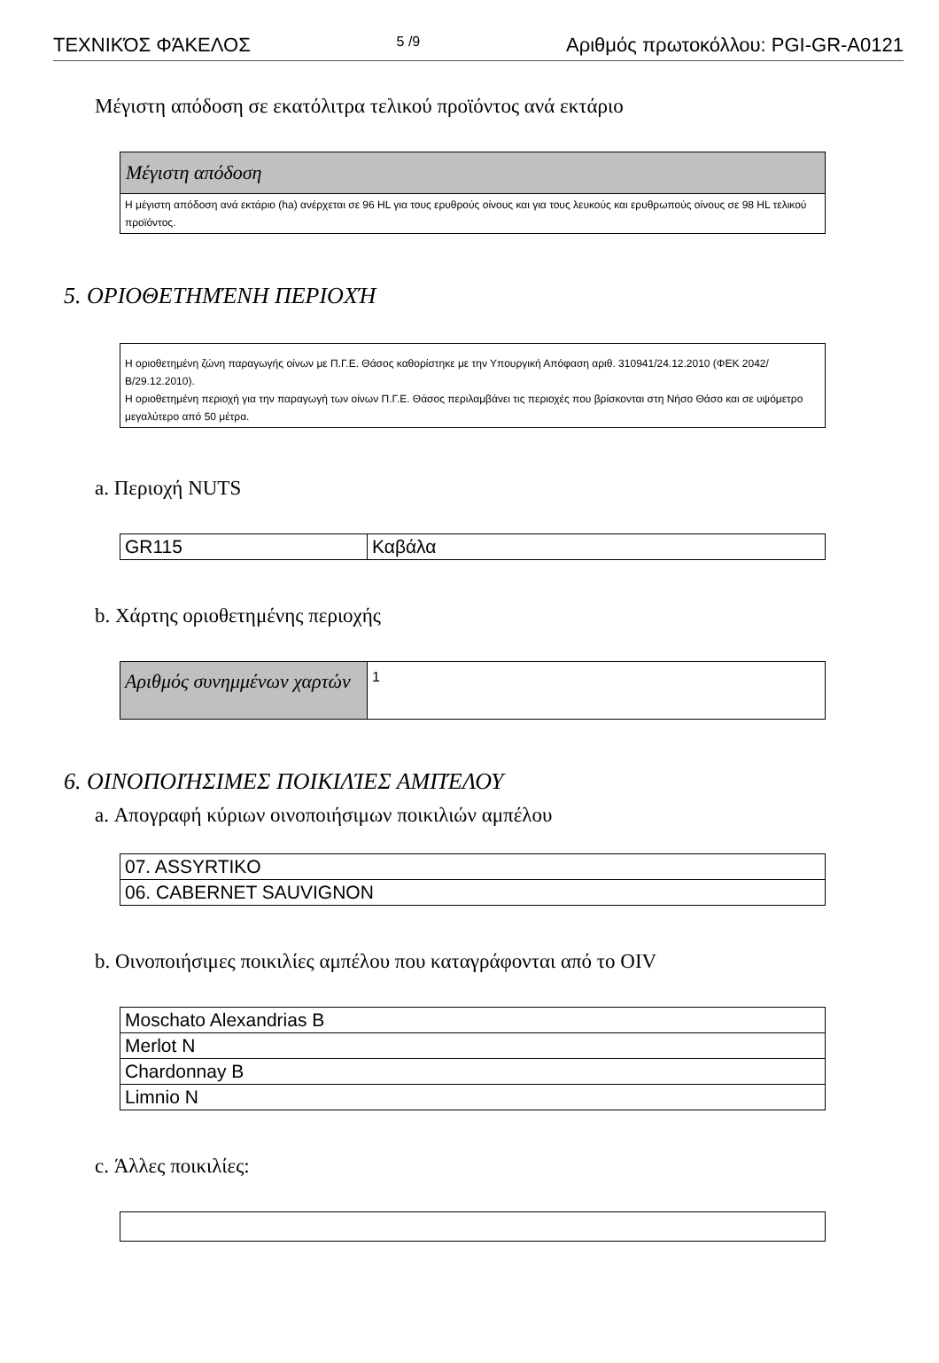ΤΕΧΝΙΚΌΣ ΦΆΚΕΛΟΣ 5 /9 Αριθμός πρωτοκόλλου: PGI-GR-A0121
Μέγιστη απόδοση σε εκατόλιτρα τελικού προϊόντος ανά εκτάριο
| Μέγιστη απόδοση |
| Η μέγιστη απόδοση ανά εκτάριο (ha) ανέρχεται σε 96 HL για τους ερυθρούς οίνους και για τους λευκούς και ερυθρωπούς οίνους σε 98 HL τελικού προϊόντος. |
5. ΟΡΙΟΘΕΤΗΜΈΝΗ ΠΕΡΙΟΧΉ
| Η οριοθετημένη ζώνη παραγωγής οίνων με Π.Γ.Ε. Θάσος καθορίστηκε με την Υπουργική Απόφαση αριθ. 310941/24.12.2010 (ΦΕΚ 2042/Β/29.12.2010). Η οριοθετημένη περιοχή για την παραγωγή των οίνων Π.Γ.Ε. Θάσος περιλαμβάνει τις περιοχές που βρίσκονται στη Νήσο Θάσο και σε υψόμετρο μεγαλύτερο από 50 μέτρα. |
a. Περιοχή NUTS
| GR115 | Καβάλα |
b. Χάρτης οριοθετημένης περιοχής
| Αριθμός συνημμένων χαρτών | 1 |
6. ΟΙΝΟΠΟΙΉΣΙΜΕΣ ΠΟΙΚΙΛΊΕΣ ΑΜΠΈΛΟΥ
a. Απογραφή κύριων οινοποιήσιμων ποικιλιών αμπέλου
| 07. ASSYRTIKO |
| 06. CABERNET SAUVIGNON |
b. Οινοποιήσιμες ποικιλίες αμπέλου που καταγράφονται από το OIV
| Moschato Alexandrias B |
| Merlot N |
| Chardonnay B |
| Limnio N |
c. Άλλες ποικιλίες: